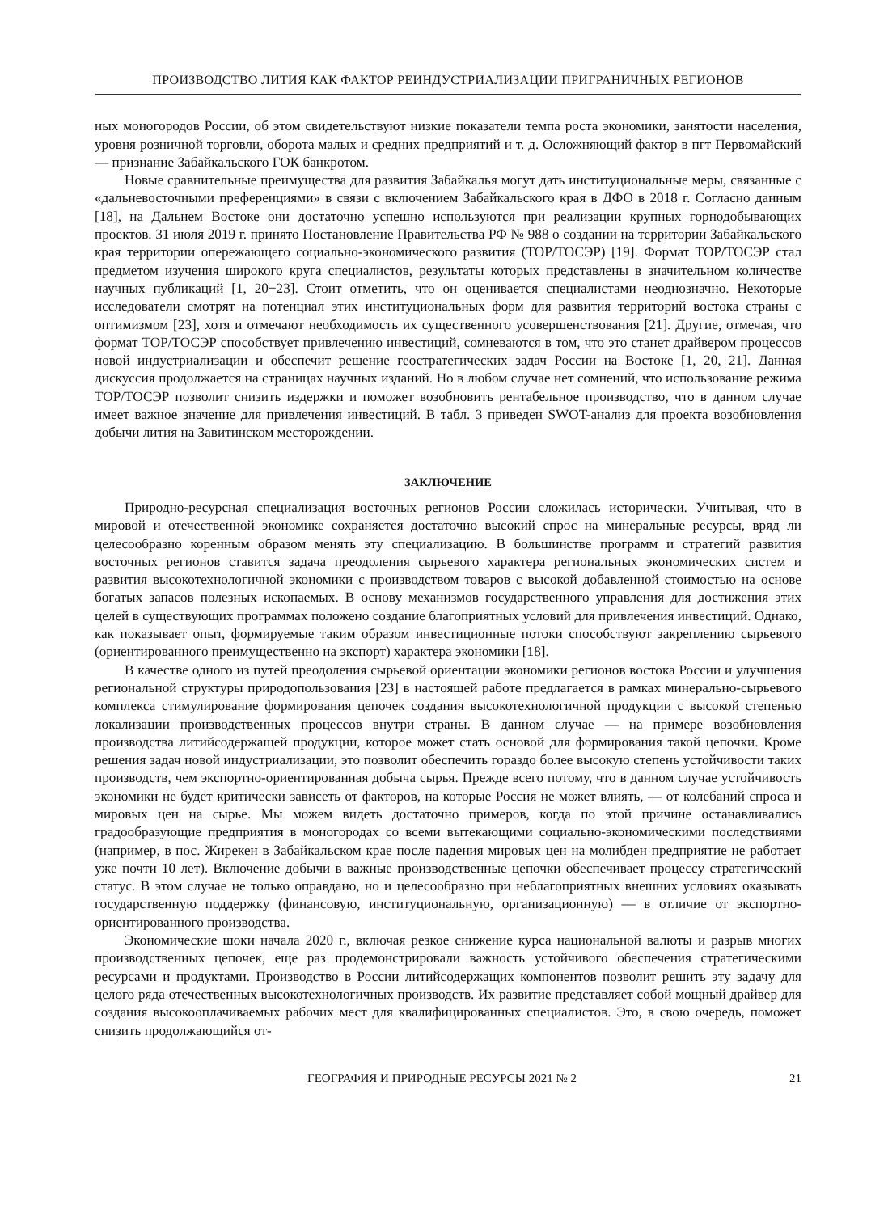ПРОИЗВОДСТВО ЛИТИЯ КАК ФАКТОР РЕИНДУСТРИАЛИЗАЦИИ ПРИГРАНИЧНЫХ РЕГИОНОВ
ных моногородов России, об этом свидетельствуют низкие показатели темпа роста экономики, занятости населения, уровня розничной торговли, оборота малых и средних предприятий и т. д. Осложняющий фактор в пгт Первомайский — признание Забайкальского ГОК банкротом.
Новые сравнительные преимущества для развития Забайкалья могут дать институциональные меры, связанные с «дальневосточными преференциями» в связи с включением Забайкальского края в ДФО в 2018 г. Согласно данным [18], на Дальнем Востоке они достаточно успешно используются при реализации крупных горнодобывающих проектов. 31 июля 2019 г. принято Постановление Правительства РФ № 988 о создании на территории Забайкальского края территории опережающего социально-экономического развития (ТОР/ТОСЭР) [19]. Формат ТОР/ТОСЭР стал предметом изучения широкого круга специалистов, результаты которых представлены в значительном количестве научных публикаций [1, 20−23]. Стоит отметить, что он оценивается специалистами неоднозначно. Некоторые исследователи смотрят на потенциал этих институциональных форм для развития территорий востока страны с оптимизмом [23], хотя и отмечают необходимость их существенного усовершенствования [21]. Другие, отмечая, что формат ТОР/ТОСЭР способствует привлечению инвестиций, сомневаются в том, что это станет драйвером процессов новой индустриализации и обеспечит решение геостратегических задач России на Востоке [1, 20, 21]. Данная дискуссия продолжается на страницах научных изданий. Но в любом случае нет сомнений, что использование режима ТОР/ТОСЭР позволит снизить издержки и поможет возобновить рентабельное производство, что в данном случае имеет важное значение для привлечения инвестиций. В табл. 3 приведен SWOT-анализ для проекта возобновления добычи лития на Завитинском месторождении.
ЗАКЛЮЧЕНИЕ
Природно-ресурсная специализация восточных регионов России сложилась исторически. Учитывая, что в мировой и отечественной экономике сохраняется достаточно высокий спрос на минеральные ресурсы, вряд ли целесообразно коренным образом менять эту специализацию. В большинстве программ и стратегий развития восточных регионов ставится задача преодоления сырьевого характера региональных экономических систем и развития высокотехнологичной экономики с производством товаров с высокой добавленной стоимостью на основе богатых запасов полезных ископаемых. В основу механизмов государственного управления для достижения этих целей в существующих программах положено создание благоприятных условий для привлечения инвестиций. Однако, как показывает опыт, формируемые таким образом инвестиционные потоки способствуют закреплению сырьевого (ориентированного преимущественно на экспорт) характера экономики [18].
В качестве одного из путей преодоления сырьевой ориентации экономики регионов востока России и улучшения региональной структуры природопользования [23] в настоящей работе предлагается в рамках минерально-сырьевого комплекса стимулирование формирования цепочек создания высокотехнологичной продукции с высокой степенью локализации производственных процессов внутри страны. В данном случае — на примере возобновления производства литийсодержащей продукции, которое может стать основой для формирования такой цепочки. Кроме решения задач новой индустриализации, это позволит обеспечить гораздо более высокую степень устойчивости таких производств, чем экспортно-ориентированная добыча сырья. Прежде всего потому, что в данном случае устойчивость экономики не будет критически зависеть от факторов, на которые Россия не может влиять, — от колебаний спроса и мировых цен на сырье. Мы можем видеть достаточно примеров, когда по этой причине останавливались градообразующие предприятия в моногородах со всеми вытекающими социально-экономическими последствиями (например, в пос. Жирекен в Забайкальском крае после падения мировых цен на молибден предприятие не работает уже почти 10 лет). Включение добычи в важные производственные цепочки обеспечивает процессу стратегический статус. В этом случае не только оправдано, но и целесообразно при неблагоприятных внешних условиях оказывать государственную поддержку (финансовую, институциональную, организационную) — в отличие от экспортно-ориентированного производства.
Экономические шоки начала 2020 г., включая резкое снижение курса национальной валюты и разрыв многих производственных цепочек, еще раз продемонстрировали важность устойчивого обеспечения стратегическими ресурсами и продуктами. Производство в России литийсодержащих компонентов позволит решить эту задачу для целого ряда отечественных высокотехнологичных производств. Их развитие представляет собой мощный драйвер для создания высокооплачиваемых рабочих мест для квалифицированных специалистов. Это, в свою очередь, поможет снизить продолжающийся от-
ГЕОГРАФИЯ И ПРИРОДНЫЕ РЕСУРСЫ 2021 № 2 21